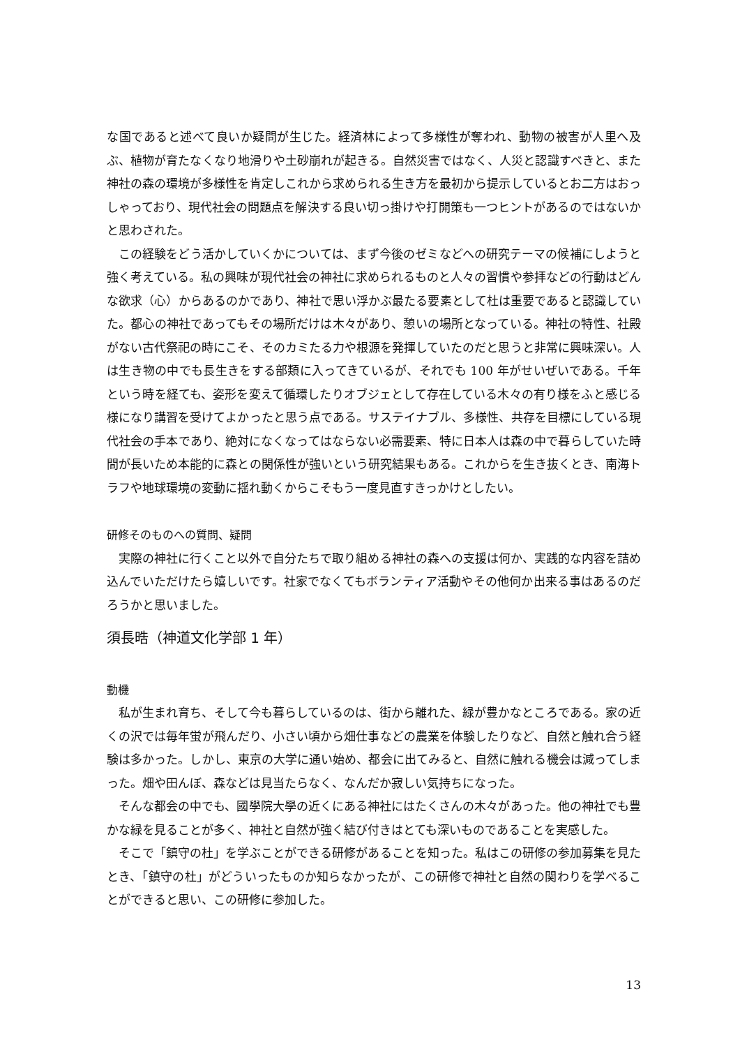な国であると述べて良いか疑問が生じた。経済林によって多様性が奪われ、動物の被害が人里へ及ぶ、植物が育たなくなり地滑りや土砂崩れが起きる。自然災害ではなく、人災と認識すべきと、また神社の森の環境が多様性を肯定しこれから求められる生き方を最初から提示しているとお二方はおっしゃっており、現代社会の問題点を解決する良い切っ掛けや打開策も一つヒントがあるのではないかと思わされた。
この経験をどう活かしていくかについては、まず今後のゼミなどへの研究テーマの候補にしようと強く考えている。私の興味が現代社会の神社に求められるものと人々の習慣や参拝などの行動はどんな欲求（心）からあるのかであり、神社で思い浮かぶ最たる要素として杜は重要であると認識していた。都心の神社であってもその場所だけは木々があり、憩いの場所となっている。神社の特性、社殿がない古代祭祀の時にこそ、そのカミたる力や根源を発揮していたのだと思うと非常に興味深い。人は生き物の中でも長生きをする部類に入ってきているが、それでも 100 年がせいぜいである。千年という時を経ても、姿形を変えて循環したりオブジェとして存在している木々の有り様をふと感じる様になり講習を受けてよかったと思う点である。サステイナブル、多様性、共存を目標にしている現代社会の手本であり、絶対になくなってはならない必需要素、特に日本人は森の中で暮らしていた時間が長いため本能的に森との関係性が強いという研究結果もある。これからを生き抜くとき、南海トラフや地球環境の変動に揺れ動くからこそもう一度見直すきっかけとしたい。
研修そのものへの質問、疑問
実際の神社に行くこと以外で自分たちで取り組める神社の森への支援は何か、実践的な内容を詰め込んでいただけたら嬉しいです。社家でなくてもボランティア活動やその他何か出来る事はあるのだろうかと思いました。
須長晧（神道文化学部 1 年）
動機
私が生まれ育ち、そして今も暮らしているのは、街から離れた、緑が豊かなところである。家の近くの沢では毎年蛍が飛んだり、小さい頃から畑仕事などの農業を体験したりなど、自然と触れ合う経験は多かった。しかし、東京の大学に通い始め、都会に出てみると、自然に触れる機会は減ってしまった。畑や田んぼ、森などは見当たらなく、なんだか寂しい気持ちになった。
そんな都会の中でも、國學院大學の近くにある神社にはたくさんの木々があった。他の神社でも豊かな緑を見ることが多く、神社と自然が強く結び付きはとても深いものであることを実感した。
そこで「鎮守の杜」を学ぶことができる研修があることを知った。私はこの研修の参加募集を見たとき、「鎮守の杜」がどういったものか知らなかったが、この研修で神社と自然の関わりを学べることができると思い、この研修に参加した。
13